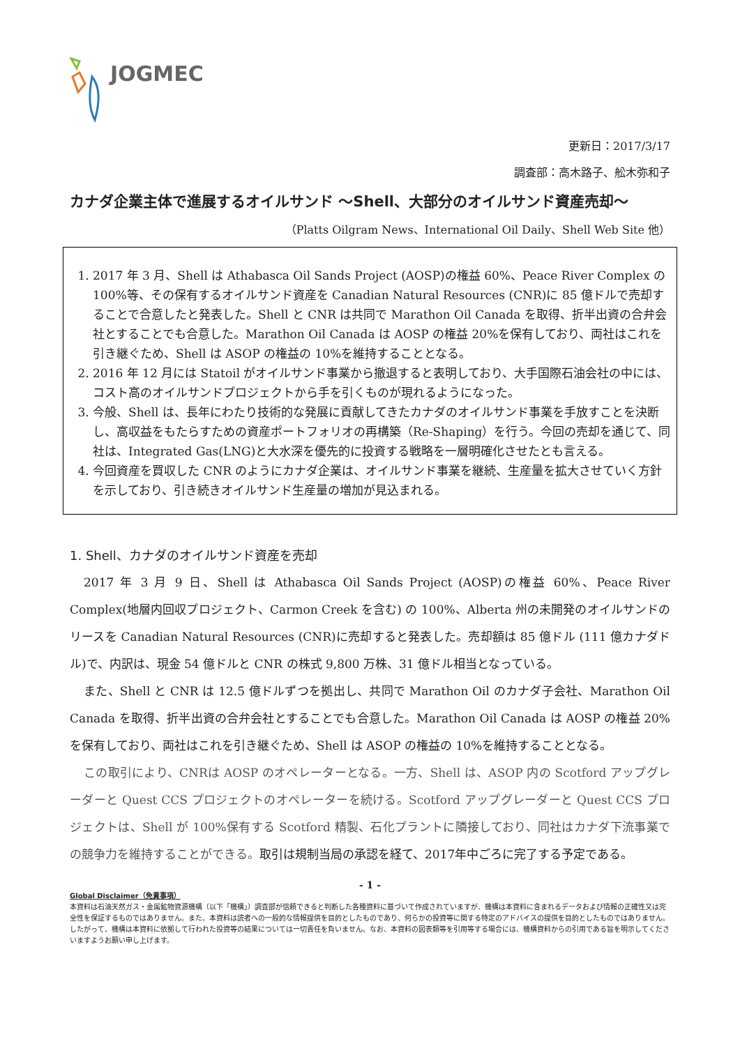JOGMEC
更新日：2017/3/17
調査部：高木路子、舩木弥和子
カナダ企業主体で進展するオイルサンド ～Shell、大部分のオイルサンド資産売却～
（Platts Oilgram News、International Oil Daily、Shell Web Site 他）
1. 2017 年 3 月、Shell は Athabasca Oil Sands Project (AOSP)の権益 60%、Peace River Complex の 100%等、その保有するオイルサンド資産を Canadian Natural Resources (CNR)に 85 億ドルで売却することで合意したと発表した。Shell と CNR は共同で Marathon Oil Canada を取得、折半出資の合弁会社とすることでも合意した。Marathon Oil Canada は AOSP の権益 20%を保有しており、両社はこれを引き継ぐため、Shell は ASOP の権益の 10%を維持することとなる。
2. 2016 年 12 月には Statoil がオイルサンド事業から撤退すると表明しており、大手国際石油会社の中には、コスト高のオイルサンドプロジェクトから手を引くものが現れるようになった。
3. 今般、Shell は、長年にわたり技術的な発展に貢献してきたカナダのオイルサンド事業を手放すことを決断し、高収益をもたらすための資産ポートフォリオの再構築（Re-Shaping）を行う。今回の売却を通じて、同社は、Integrated Gas(LNG)と大水深を優先的に投資する戦略を一層明確化させたとも言える。
4. 今回資産を買収した CNR のようにカナダ企業は、オイルサンド事業を継続、生産量を拡大させていく方針を示しており、引き続きオイルサンド生産量の増加が見込まれる。
1. Shell、カナダのオイルサンド資産を売却
2017 年 3 月 9 日、Shell は Athabasca Oil Sands Project (AOSP)の権益 60%、Peace River Complex(地層内回収プロジェクト、Carmon Creek を含む) の 100%、Alberta 州の未開発のオイルサンドのリースを Canadian Natural Resources (CNR)に売却すると発表した。売却額は 85 億ドル (111 億カナダドル)で、内訳は、現金 54 億ドルと CNR の株式 9,800 万株、31 億ドル相当となっている。
また、Shell と CNR は 12.5 億ドルずつを拠出し、共同で Marathon Oil のカナダ子会社、Marathon Oil Canada を取得、折半出資の合弁会社とすることでも合意した。Marathon Oil Canada は AOSP の権益 20% を保有しており、両社はこれを引き継ぐため、Shell は ASOP の権益の 10%を維持することとなる。
この取引により、CNRは AOSP のオペレーターとなる。一方、Shell は、ASOP 内の Scotford アップグレーダーと Quest CCS プロジェクトのオペレーターを続ける。Scotford アップグレーダーと Quest CCS プロジェクトは、Shell が 100%保有する Scotford 精製、石化プラントに隣接しており、同社はカナダ下流事業での競争力を維持することができる。取引は規制当局の承認を経て、2017年中ごろに完了する予定である。
- 1 -
Global Disclaimer（免責事項）
本資料は石油天然ガス・金属鉱物資源機構（以下「機構」）調査部が信頼できると判断した各種資料に基づいて作成されていますが、機構は本資料に含まれるデータおよび情報の正確性又は完全性を保証するものではありません。また、本資料は読者への一般的な情報提供を目的としたものであり、何らかの投資等に関する特定のアドバイスの提供を目的としたものではありません。したがって、機構は本資料に依拠して行われた投資等の結果については一切責任を負いません。なお、本資料の図表類等を引用等する場合には、機構資料からの引用である旨を明示してくださいますようお願い申し上げます。